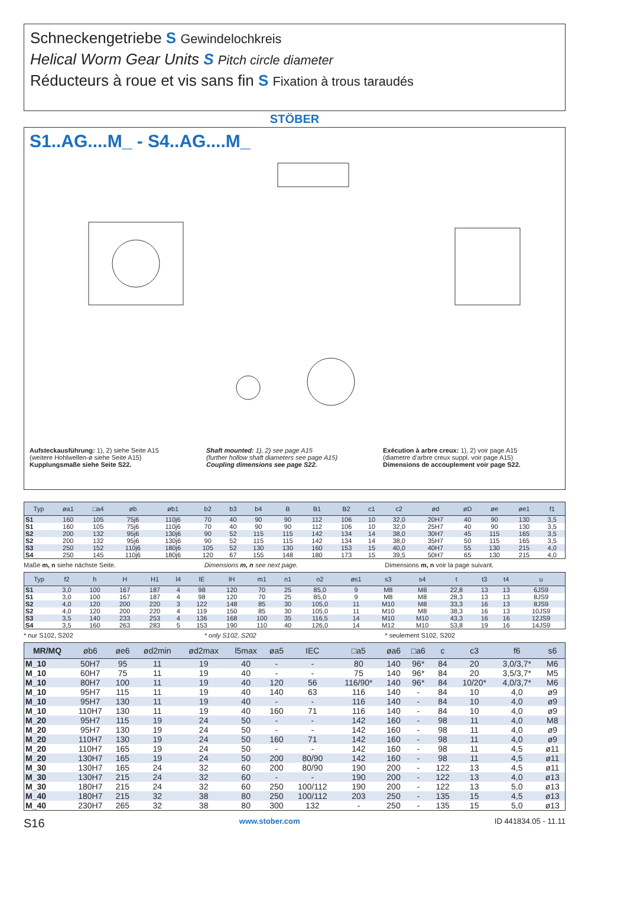Schneckengetriebe S Gewindelochkreis
Helical Worm Gear Units S Pitch circle diameter
Réducteurs à roue et vis sans fin S Fixation à trous taraudés
STÖBER
S1..AG....M_ - S4..AG....M_
Aufsteckausführung: 1), 2) siehe Seite A15
(weitere Hohlwellen-ø siehe Seite A15)
Kupplungsmaße siehe Seite S22.
Shaft mounted: 1), 2) see page A15
(further hollow shaft diameters see page A15)
Coupling dimensions see page S22.
Exécution à arbre creux: 1), 2) voir page A15
(diametre d’arbre creux suppl. voir page A15)
Dimensions de accouplement voir page S22.
| Typ | øa1 | □a4 | øb | øb1 | b2 | b3 | b4 | B | B1 | B2 | c1 | c2 | ød | øD | øe | øe1 | f1 |
| --- | --- | --- | --- | --- | --- | --- | --- | --- | --- | --- | --- | --- | --- | --- | --- | --- | --- |
| S1 | 160 | 105 | 75j6 | 110j6 | 70 | 40 | 90 | 90 | 112 | 106 | 10 | 32,0 | 20H7 | 40 | 90 | 130 | 3,5 |
| S1 | 160 | 105 | 75j6 | 110j6 | 70 | 40 | 90 | 90 | 112 | 106 | 10 | 32,0 | 25H7 | 40 | 90 | 130 | 3,5 |
| S2 | 200 | 132 | 95j6 | 130j6 | 90 | 52 | 115 | 115 | 142 | 134 | 14 | 38,0 | 30H7 | 45 | 115 | 165 | 3,5 |
| S2 | 200 | 132 | 95j6 | 130j6 | 90 | 52 | 115 | 115 | 142 | 134 | 14 | 38,0 | 35H7 | 50 | 115 | 165 | 3,5 |
| S3 | 250 | 152 | 110j6 | 180j6 | 105 | 52 | 130 | 130 | 160 | 153 | 15 | 40,0 | 40H7 | 55 | 130 | 215 | 4,0 |
| S4 | 250 | 145 | 110j6 | 180j6 | 120 | 67 | 155 | 148 | 180 | 173 | 15 | 39,5 | 50H7 | 65 | 130 | 215 | 4,0 |
Maße m, n siehe nächste Seite. Dimensions m, n see next page. Dimensions m, n voir la page suivant.
| Typ | f2 | h | H | H1 | l4 | lE | lH | m1 | n1 | o2 | øs1 | s3 | s4 | t | t3 | t4 | u |
| --- | --- | --- | --- | --- | --- | --- | --- | --- | --- | --- | --- | --- | --- | --- | --- | --- | --- |
| S1 | 3,0 | 100 | 167 | 187 | 4 | 98 | 120 | 70 | 25 | 85,0 | 9 | M8 | M8 | 22,8 | 13 | 13 | 6JS9 |
| S1 | 3,0 | 100 | 167 | 187 | 4 | 98 | 120 | 70 | 25 | 85,0 | 9 | M8 | M8 | 28,3 | 13 | 13 | 8JS9 |
| S2 | 4,0 | 120 | 200 | 220 | 3 | 122 | 148 | 85 | 30 | 105,0 | 11 | M10 | M8 | 33,3 | 16 | 13 | 8JS9 |
| S2 | 4,0 | 120 | 200 | 220 | 4 | 119 | 150 | 85 | 30 | 105,0 | 11 | M10 | M8 | 38,3 | 16 | 13 | 10JS9 |
| S3 | 3,5 | 140 | 233 | 253 | 4 | 136 | 168 | 100 | 35 | 116,5 | 14 | M10 | M10 | 43,3 | 16 | 16 | 12JS9 |
| S4 | 3,5 | 160 | 263 | 283 | 5 | 153 | 190 | 110 | 40 | 126,0 | 14 | M12 | M10 | 53,8 | 19 | 16 | 14JS9 |
* nur S102, S202 * only S102, S202 * seulement S102, S202
| MR/MQ | øb6 | øe6 | ød2min | ød2max | l5max | øa5 | IEC | □a5 | øa6 | □a6 | c | c3 | f6 | s6 |
| --- | --- | --- | --- | --- | --- | --- | --- | --- | --- | --- | --- | --- | --- | --- |
| M_10 | 50H7 | 95 | 11 | 19 | 40 | - | - | 80 | 140 | 96* | 84 | 20 | 3,0/3,7* | M6 |
| M_10 | 60H7 | 75 | 11 | 19 | 40 | - | - | 75 | 140 | 96* | 84 | 20 | 3,5/3,7* | M5 |
| M_10 | 80H7 | 100 | 11 | 19 | 40 | 120 | 56 | 116/90* | 140 | 96* | 84 | 10/20* | 4,0/3,7* | M6 |
| M_10 | 95H7 | 115 | 11 | 19 | 40 | 140 | 63 | 116 | 140 | - | 84 | 10 | 4,0 | ø9 |
| M_10 | 95H7 | 130 | 11 | 19 | 40 | - | - | 116 | 140 | - | 84 | 10 | 4,0 | ø9 |
| M_10 | 110H7 | 130 | 11 | 19 | 40 | 160 | 71 | 116 | 140 | - | 84 | 10 | 4,0 | ø9 |
| M_20 | 95H7 | 115 | 19 | 24 | 50 | - | - | 142 | 160 | - | 98 | 11 | 4,0 | M8 |
| M_20 | 95H7 | 130 | 19 | 24 | 50 | - | - | 142 | 160 | - | 98 | 11 | 4,0 | ø9 |
| M_20 | 110H7 | 130 | 19 | 24 | 50 | 160 | 71 | 142 | 160 | - | 98 | 11 | 4,0 | ø9 |
| M_20 | 110H7 | 165 | 19 | 24 | 50 | - | - | 142 | 160 | - | 98 | 11 | 4,5 | ø11 |
| M_20 | 130H7 | 165 | 19 | 24 | 50 | 200 | 80/90 | 142 | 160 | - | 98 | 11 | 4,5 | ø11 |
| M_30 | 130H7 | 165 | 24 | 32 | 60 | 200 | 80/90 | 190 | 200 | - | 122 | 13 | 4,5 | ø11 |
| M_30 | 130H7 | 215 | 24 | 32 | 60 | - | - | 190 | 200 | - | 122 | 13 | 4,0 | ø13 |
| M_30 | 180H7 | 215 | 24 | 32 | 60 | 250 | 100/112 | 190 | 200 | - | 122 | 13 | 5,0 | ø13 |
| M_40 | 180H7 | 215 | 32 | 38 | 80 | 250 | 100/112 | 203 | 250 | - | 135 | 15 | 4,5 | ø13 |
| M_40 | 230H7 | 265 | 32 | 38 | 80 | 300 | 132 | - | 250 | - | 135 | 15 | 5,0 | ø13 |
S16 www.stober.com ID 441834.05 - 11.11